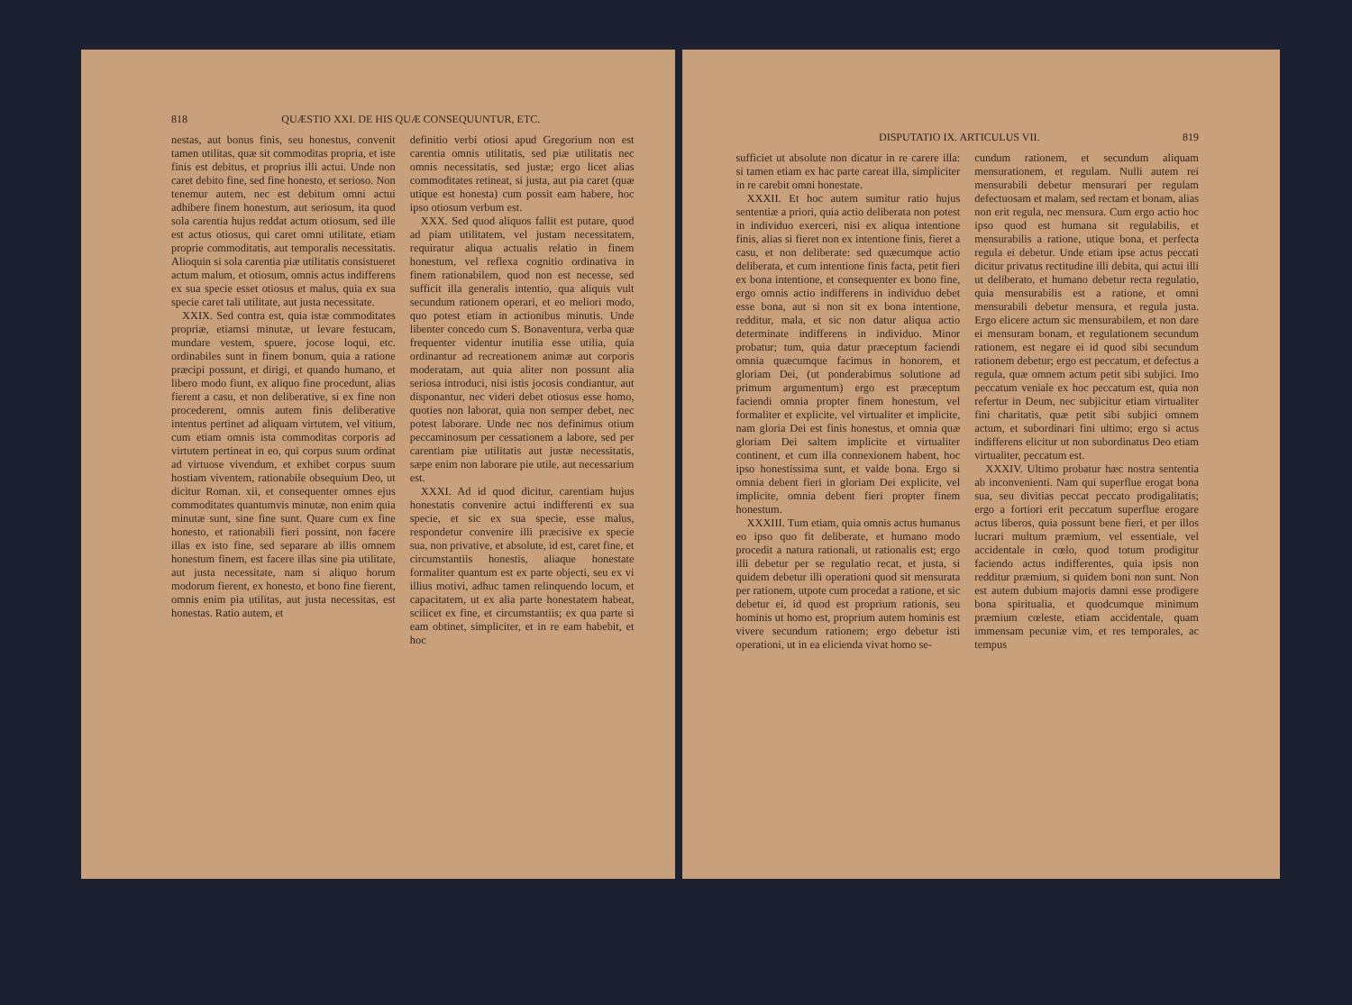818 QUÆSTIO XXI. DE HIS QUÆ CONSEQUUNTUR, ETC.
nestas, aut bonus finis, seu honestus, convenit tamen utilitas, quæ sit commoditas propria, et iste finis est debitus, et proprius illi actui. Unde non caret debito fine, sed fine honesto, et serioso. Non tenemur autem, nec est debitum omni actui adhibere finem honestum, aut seriosum, ita quod sola carentia hujus reddat actum otiosum, sed ille est actus otiosus, qui caret omni utilitate, etiam proprie commoditatis, aut temporalis necessitatis. Alioquin si sola carentia piæ utilitatis consistueret actum malum, et otiosum, omnis actus indifferens ex sua specie esset otiosus et malus, quia ex sua specie caret tali utilitate, aut justa necessitate.
XXIX. Sed contra est, quia istæ commoditates propriæ, etiamsi minutæ, ut levare festucam, mundare vestem, spuere, jocose loqui, etc. ordinabiles sunt in finem bonum, quia a ratione præcipi possunt, et dirigi, et quando humano, et libero modo fiunt, ex aliquo fine procedunt, alias fierent a casu, et non deliberative, si ex fine non procederent, omnis autem finis deliberative intentus pertinet ad aliquam virtutem, vel vitium, cum etiam omnis ista commoditas corporis ad virtutem pertineat in eo, qui corpus suum ordinat ad virtuose vivendum, et exhibet corpus suum hostiam viventem, rationabile obsequium Deo, ut dicitur Roman. xii, et consequenter omnes ejus commoditates quantumvis minutæ, non enim quia minutæ sunt, sine fine sunt. Quare cum ex fine honesto, et rationabili fieri possint, non facere illas ex isto fine, sed separare ab illis omnem honestum finem, est facere illas sine pia utilitate, aut justa necessitate, nam si aliquo horum modorum fierent, ex honesto, et bono fine fierent, omnis enim pia utilitas, aut justa necessitas, est honestas. Ratio autem, et
definitio verbi otiosi apud Gregorium non est carentia omnis utilitatis, sed piæ utilitatis nec omnis necessitatis, sed justæ; ergo licet alias commoditates retineat, si justa, aut pia caret (quæ utique est honesta) cum possit eam habere, hoc ipso otiosum verbum est.
XXX. Sed quod aliquos fallit est putare, quod ad piam utilitatem, vel justam necessitatem, requiratur aliqua actualis relatio in finem honestum, vel reflexa cognitio ordinativa in finem rationabilem, quod non est necesse, sed sufficit illa generalis intentio, qua aliquis vult secundum rationem operari, et eo meliori modo, quo potest etiam in actionibus minutis. Unde libenter concedo cum S. Bonaventura, verba quæ frequenter videntur inutilia esse utilia, quia ordinantur ad recreationem animæ aut corporis moderatam, aut quia aliter non possunt alia seriosa introduci, nisi istis jocosis condiantur, aut disponantur, nec videri debet otiosus esse homo, quoties non laborat, quia non semper debet, nec potest laborare. Unde nec nos definimus otium peccaminosum per cessationem a labore, sed per carentiam piæ utilitatis aut justæ necessitatis, sæpe enim non laborare pie utile, aut necessarium est.
XXXI. Ad id quod dicitur, carentiam hujus honestatis convenire actui indifferenti ex sua specie, et sic ex sua specie, esse malus, respondetur convenire illi præcisive ex specie sua, non privative, et absolute, id est, caret fine, et circumstantiis honestis, aliaque honestate formaliter quantum est ex parte objecti, seu ex vi illius motivi, adhuc tamen relinquendo locum, et capacitatem, ut ex alia parte honestatem habeat, scilicet ex fine, et circumstantiis; ex qua parte si eam obtinet, simpliciter, et in re eam habebit, et hoc
DISPUTATIO IX. ARTICULUS VII. 819
sufficiet ut absolute non dicatur in re carere illa: si tamen etiam ex hac parte careat illa, simpliciter in re carebit omni honestate.
XXXII. Et hoc autem sumitur ratio hujus sententiæ a priori, quia actio deliberata non potest in individuo exerceri, nisi ex aliqua intentione finis, alias si fieret non ex intentione finis, fieret a casu, et non deliberate: sed quæcumque actio deliberata, et cum intentione finis facta, petit fieri ex bona intentione, et consequenter ex bono fine, ergo omnis actio indifferens in individuo debet esse bona, aut si non sit ex bona intentione, redditur, mala, et sic non datur aliqua actio determinate indifferens in individuo. Minor probatur; tum, quia datur præceptum faciendi omnia quæcumque facimus in honorem, et gloriam Dei, (ut ponderabimus solutione ad primum argumentum) ergo est præceptum faciendi omnia propter finem honestum, vel formaliter et explicite, vel virtualiter et implicite, nam gloria Dei est finis honestus, et omnia quæ gloriam Dei saltem implicite et virtualiter continent, et cum illa connexionem habent, hoc ipso honestissima sunt, et valde bona. Ergo si omnia debent fieri in gloriam Dei explicite, vel implicite, omnia debent fieri propter finem honestum.
XXXIII. Tum etiam, quia omnis actus humanus eo ipso quo fit deliberate, et humano modo procedit a natura rationali, ut rationalis est; ergo illi debetur per se regulatio recat, et justa, si quidem debetur illi operationi quod sit mensurata per rationem, utpote cum procedat a ratione, et sic debetur ei, id quod est proprium rationis, seu hominis ut homo est, proprium autem hominis est vivere secundum rationem; ergo debetur isti operationi, ut in ea elicienda vivat homo se-
cundum rationem, et secundum aliquam mensurationem, et regulam. Nulli autem rei mensurabili debetur mensurari per regulam defectuosam et malam, sed rectam et bonam, alias non erit regula, nec mensura. Cum ergo actio hoc ipso quod est humana sit regulabilis, et mensurabilis a ratione, utique bona, et perfecta regula ei debetur. Unde etiam ipse actus peccati dicitur privatus rectitudine illi debita, qui actui illi ut deliberato, et humano debetur recta regulatio, quia mensurabilis est a ratione, et omni mensurabili debetur mensura, et regula justa. Ergo elicere actum sic mensurabilem, et non dare ei mensuram bonam, et regulationem secundum rationem, est negare ei id quod sibi secundum rationem debetur; ergo est peccatum, et defectus a regula, quæ omnem actum petit sibi subjici. Imo peccatum veniale ex hoc peccatum est, quia non refertur in Deum, nec subjicitur etiam virtualiter fini charitatis, quæ petit sibi subjici omnem actum, et subordinari fini ultimo; ergo si actus indifferens elicitur ut non subordinatus Deo etiam virtualiter, peccatum est.
XXXIV. Ultimo probatur hæc nostra sententia ab inconvenienti. Nam qui superflue erogat bona sua, seu divitias peccat peccato prodigalitatis; ergo a fortiori erit peccatum superflue erogare actus liberos, quia possunt bene fieri, et per illos lucrari multum præmium, vel essentiale, vel accidentale in cœlo, quod totum prodigitur faciendo actus indifferentes, quia ipsis non redditur præmium, si quidem boni non sunt. Non est autem dubium majoris damni esse prodigere bona spiritualia, et quodcumque minimum præmium cœleste, etiam accidentale, quam immensam pecuniæ vim, et res temporales, ac tempus